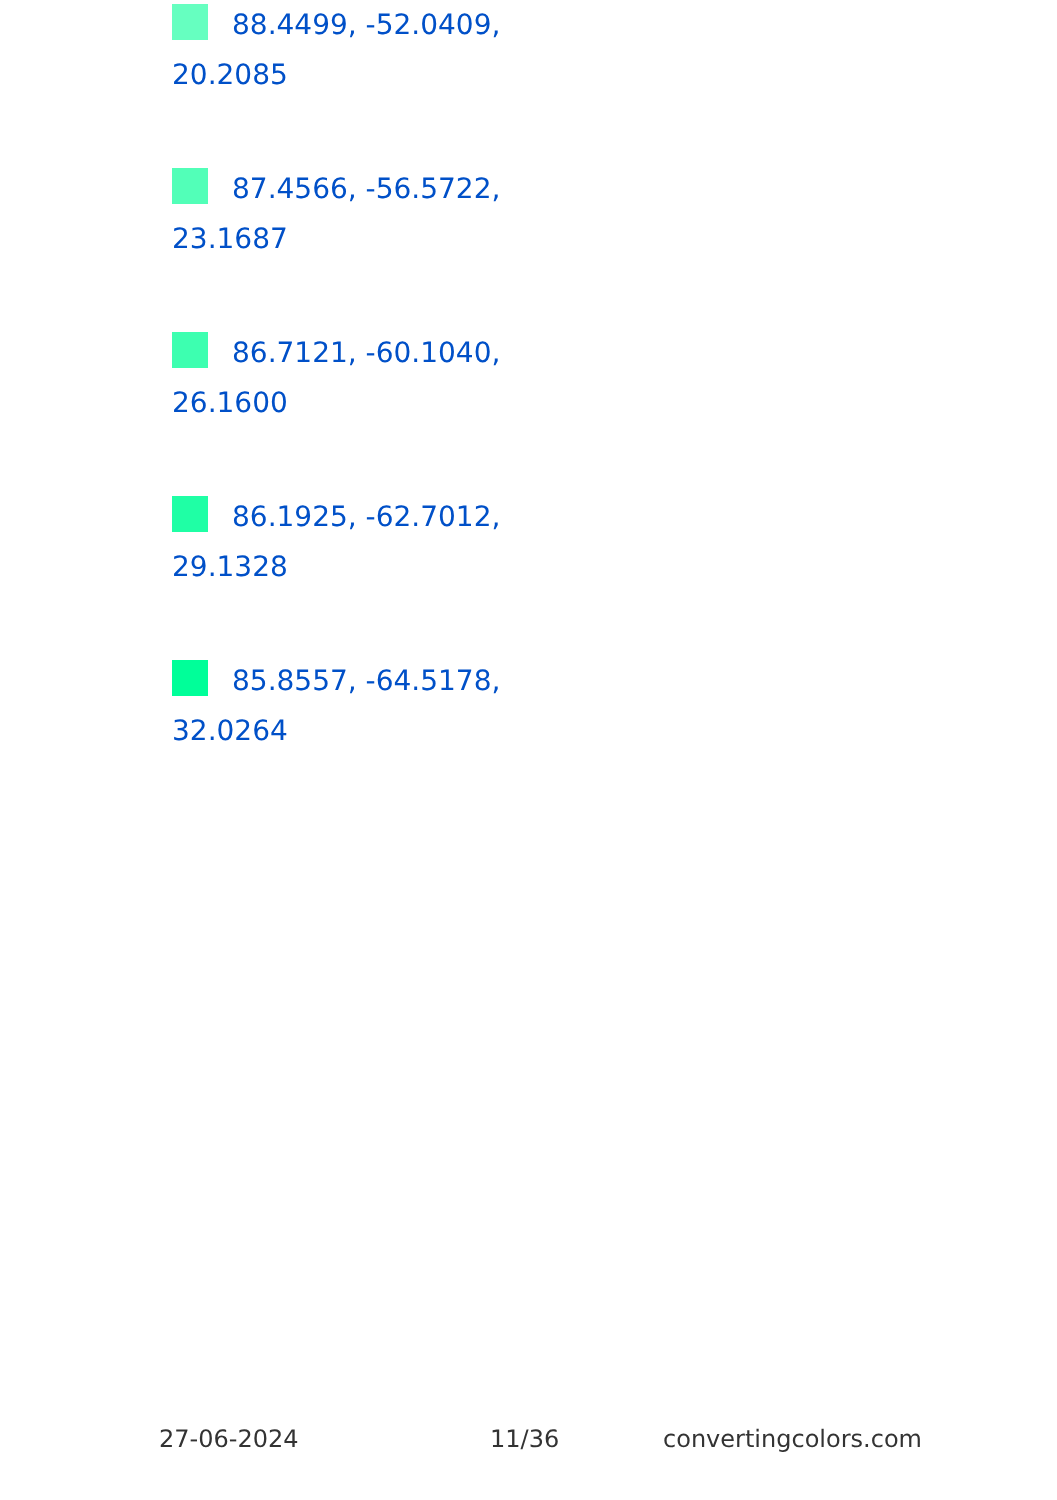88.4499, -52.0409, 20.2085
87.4566, -56.5722, 23.1687
86.7121, -60.1040, 26.1600
86.1925, -62.7012, 29.1328
85.8557, -64.5178, 32.0264
27-06-2024 11/36 convertingcolors.com